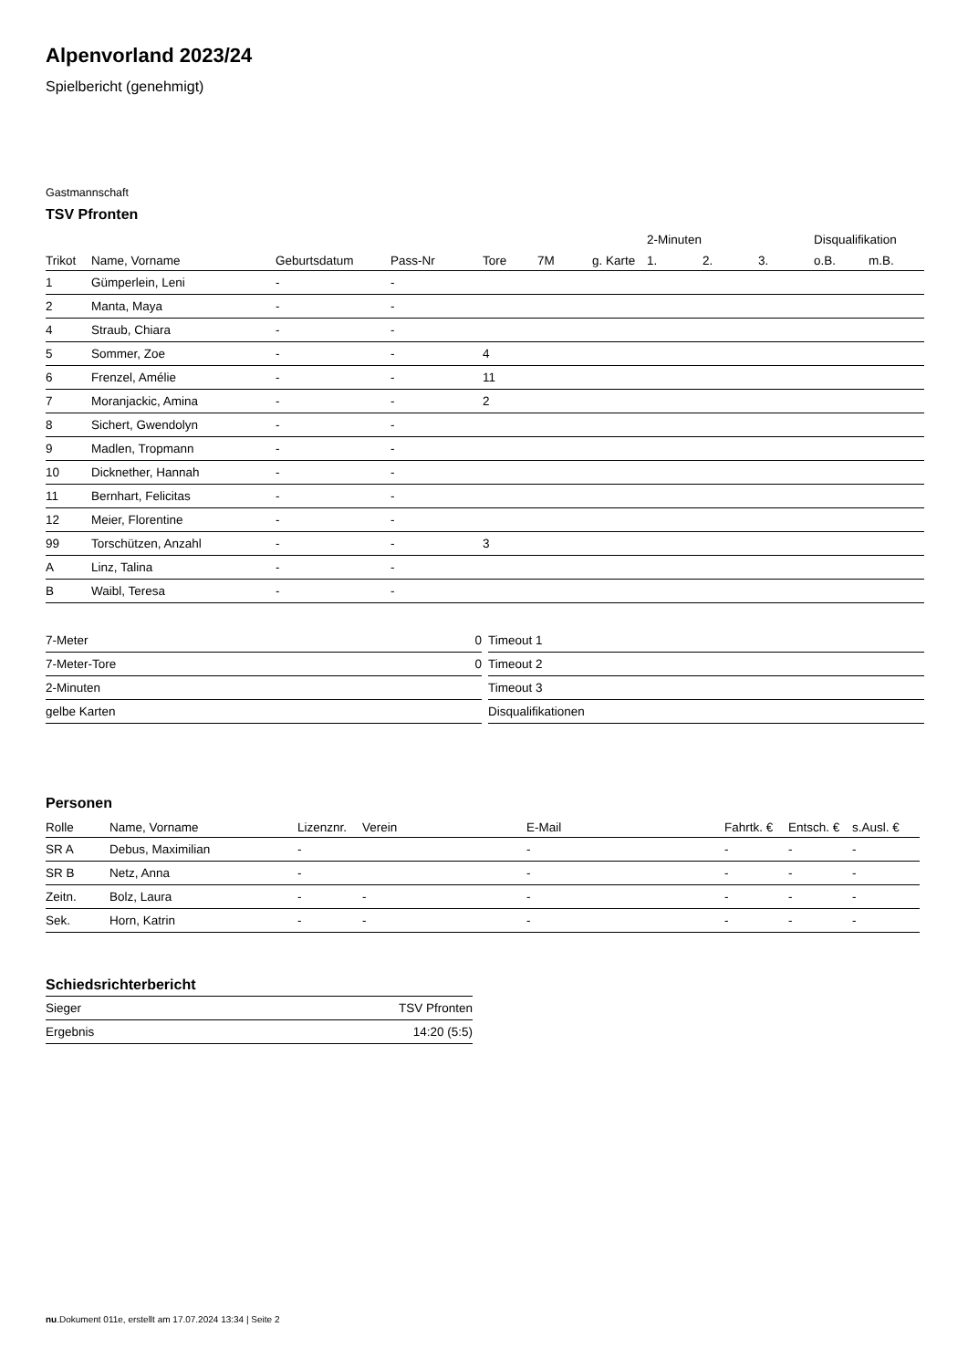Alpenvorland 2023/24
Spielbericht (genehmigt)
Gastmannschaft
TSV Pfronten
| | | | | | | | 2-Minuten | | | Disqualifikation | |
| --- | --- | --- | --- | --- | --- | --- | --- | --- | --- | --- | --- |
| Trikot | Name, Vorname | Geburtsdatum | Pass-Nr | Tore | 7M | g. Karte | 1. | 2. | 3. | o.B. | m.B. |
| 1 | Gümperlein, Leni | - | - | | | | | | | | |
| 2 | Manta, Maya | - | - | | | | | | | | |
| 4 | Straub, Chiara | - | - | | | | | | | | |
| 5 | Sommer, Zoe | - | - | 4 | | | | | | | |
| 6 | Frenzel, Amélie | - | - | 11 | | | | | | | |
| 7 | Moranjackic, Amina | - | - | 2 | | | | | | | |
| 8 | Sichert, Gwendolyn | - | - | | | | | | | | |
| 9 | Madlen, Tropmann | - | - | | | | | | | | |
| 10 | Dicknether, Hannah | - | - | | | | | | | | |
| 11 | Bernhart, Felicitas | - | - | | | | | | | | |
| 12 | Meier, Florentine | - | - | | | | | | | | |
| 99 | Torschützen, Anzahl | - | - | 3 | | | | | | | |
| A | Linz, Talina | - | - | | | | | | | | |
| B | Waibl, Teresa | - | - | | | | | | | | |
| 7-Meter | 0 |
| 7-Meter-Tore | 0 |
| 2-Minuten | |
| gelbe Karten | |
| Timeout 1 |
| Timeout 2 |
| Timeout 3 |
| Disqualifikationen |
Personen
| Rolle | Name, Vorname | Lizenznr. | Verein | E-Mail | Fahrtk. € | Entsch. € | s.Ausl. € |
| --- | --- | --- | --- | --- | --- | --- | --- |
| SR A | Debus, Maximilian | - | | - | - | - | - |
| SR B | Netz, Anna | - | | - | - | - | - |
| Zeitn. | Bolz, Laura | - | - | - | - | - | - |
| Sek. | Horn, Katrin | - | - | - | - | - | - |
Schiedsrichterbericht
| Sieger | TSV Pfronten |
| Ergebnis | 14:20 (5:5) |
nu.Dokument 011e, erstellt am 17.07.2024 13:34 | Seite 2